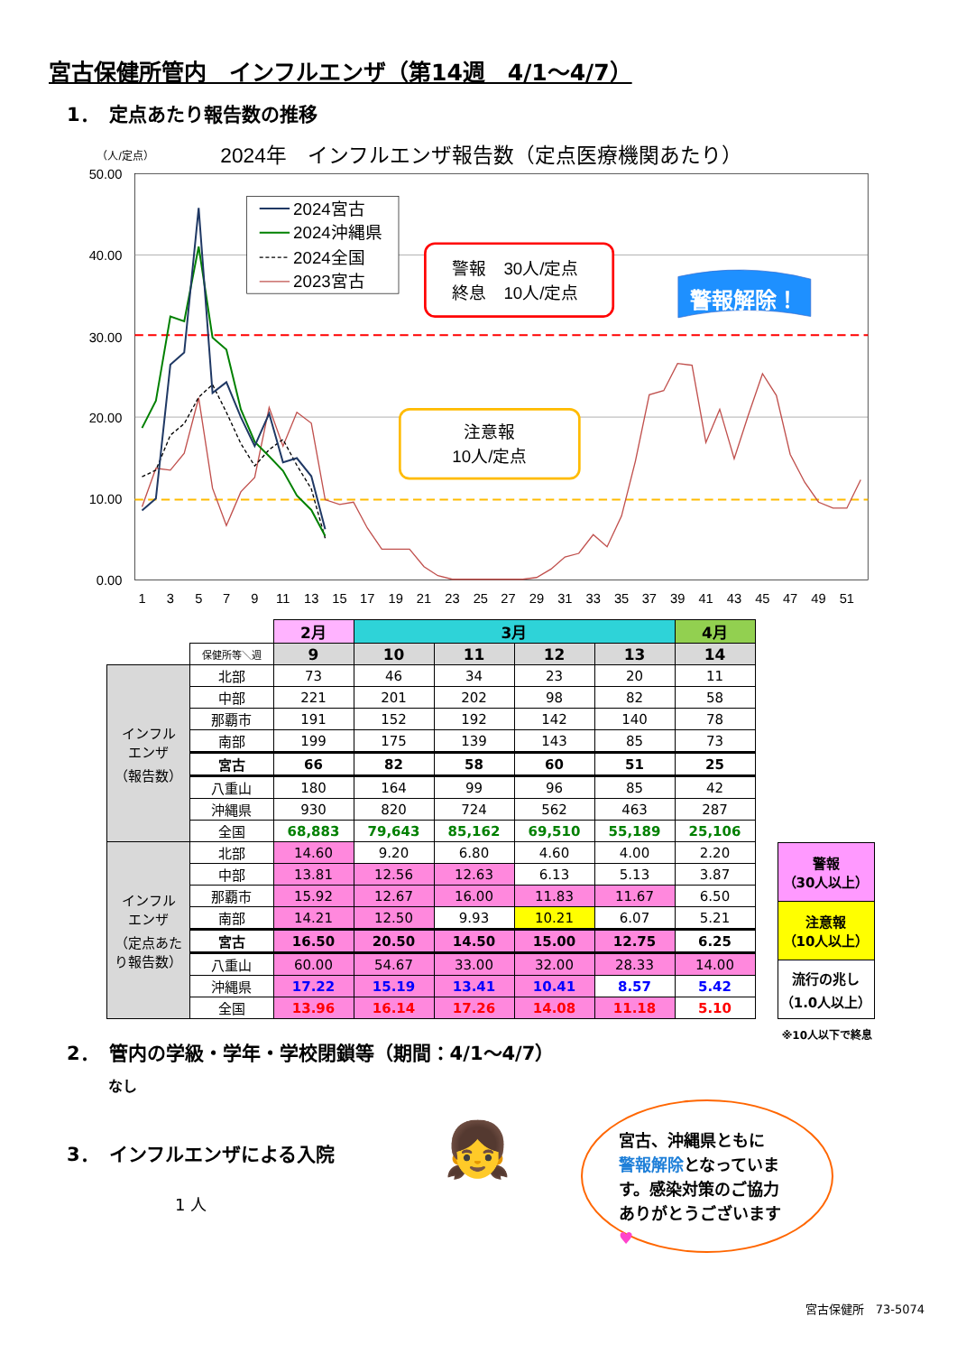宮古保健所管内　インフルエンザ（第14週　4/1～4/7）
1．　定点あたり報告数の推移
（人/定点）
2024年　インフルエンザ報告数（定点医療機関あたり）
50.00
40.00
30.00
20.00
10.00
0.00
1
3
5
7
9
11
13
15
17
19
21
23
25
27
29
31
33
35
37
39
41
43
45
47
49
51
2024宮古
2024沖縄県
2024全国
2023宮古
警報　30人/定点
終息　10人/定点
注意報
10人/定点
警報解除！
| | | 2月 | 3月 | | | | 4月 |
| | 保健所等＼週 | 9 | 10 | 11 | 12 | 13 | 14 |
| インフル エンザ （報告数） | 北部 | 73 | 46 | 34 | 23 | 20 | 11 |
| | 中部 | 221 | 201 | 202 | 98 | 82 | 58 |
| | 那覇市 | 191 | 152 | 192 | 142 | 140 | 78 |
| | 南部 | 199 | 175 | 139 | 143 | 85 | 73 |
| | 宮古 | 66 | 82 | 58 | 60 | 51 | 25 |
| | 八重山 | 180 | 164 | 99 | 96 | 85 | 42 |
| | 沖縄県 | 930 | 820 | 724 | 562 | 463 | 287 |
| | 全国 | 68,883 | 79,643 | 85,162 | 69,510 | 55,189 | 25,106 |
| インフル エンザ （定点あた り報告数） | 北部 | 14.60 | 9.20 | 6.80 | 4.60 | 4.00 | 2.20 |
| | 中部 | 13.81 | 12.56 | 12.63 | 6.13 | 5.13 | 3.87 |
| | 那覇市 | 15.92 | 12.67 | 16.00 | 11.83 | 11.67 | 6.50 |
| | 南部 | 14.21 | 12.50 | 9.93 | 10.21 | 6.07 | 5.21 |
| | 宮古 | 16.50 | 20.50 | 14.50 | 15.00 | 12.75 | 6.25 |
| | 八重山 | 60.00 | 54.67 | 33.00 | 32.00 | 28.33 | 14.00 |
| | 沖縄県 | 17.22 | 15.19 | 13.41 | 10.41 | 8.57 | 5.42 |
| | 全国 | 13.96 | 16.14 | 17.26 | 14.08 | 11.18 | 5.10 |
警報
（30人以上）
注意報
（10人以上）
流行の兆し
（1.0人以上）
※10人以下で終息
2．　管内の学級・学年・学校閉鎖等（期間：4/1～4/7）
なし
3．　インフルエンザによる入院
1 人
👧
宮古、沖縄県ともに
警報解除となっていま
す。感染対策のご協力
ありがとうございます♥
宮古保健所　73-5074